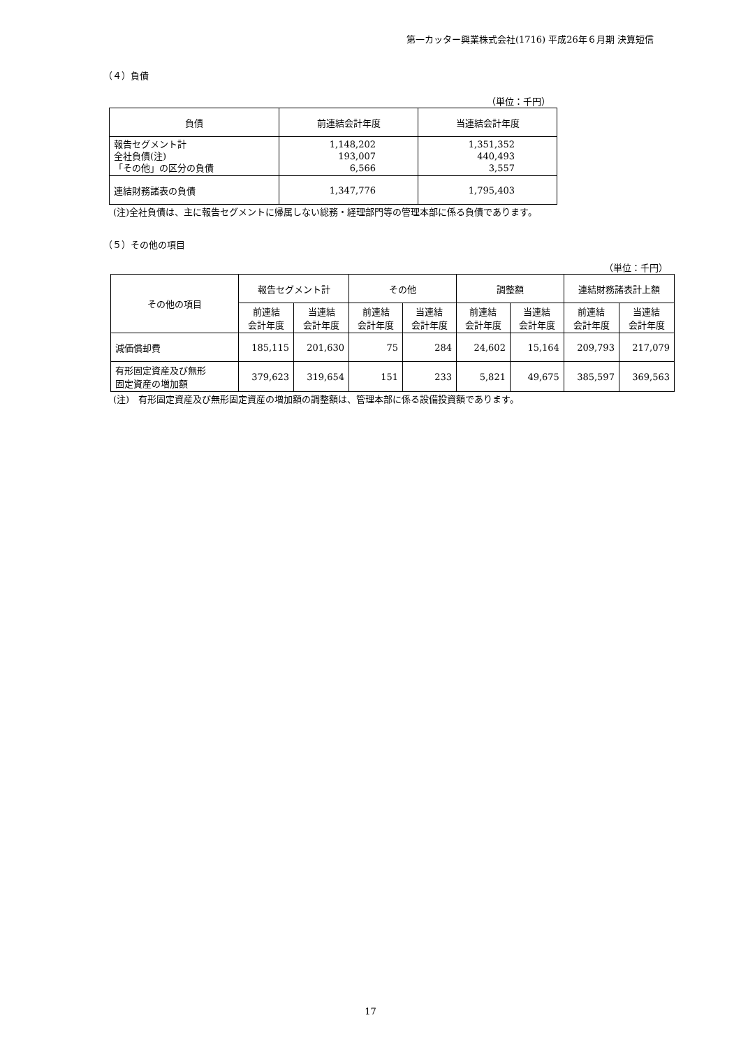第一カッター興業株式会社(1716) 平成26年６月期 決算短信
（４）負債
（単位：千円）
| 負債 | 前連結会計年度 | 当連結会計年度 |
| --- | --- | --- |
| 報告セグメント計 全社負債(注) 「その他」の区分の負債 | 1,148,202 193,007 6,566 | 1,351,352 440,493 3,557 |
| 連結財務諸表の負債 | 1,347,776 | 1,795,403 |
(注)全社負債は、主に報告セグメントに帰属しない総務・経理部門等の管理本部に係る負債であります。
（５）その他の項目
（単位：千円）
| その他の項目 | 報告セグメント計 | | その他 | | 調整額 | | 連結財務諸表計上額 | |
| --- | --- | --- | --- | --- | --- | --- | --- | --- |
| | 前連結 会計年度 | 当連結 会計年度 | 前連結 会計年度 | 当連結 会計年度 | 前連結 会計年度 | 当連結 会計年度 | 前連結 会計年度 | 当連結 会計年度 |
| 減価償却費 | 185,115 | 201,630 | 75 | 284 | 24,602 | 15,164 | 209,793 | 217,079 |
| 有形固定資産及び無形 固定資産の増加額 | 379,623 | 319,654 | 151 | 233 | 5,821 | 49,675 | 385,597 | 369,563 |
(注)　有形固定資産及び無形固定資産の増加額の調整額は、管理本部に係る設備投資額であります。
17